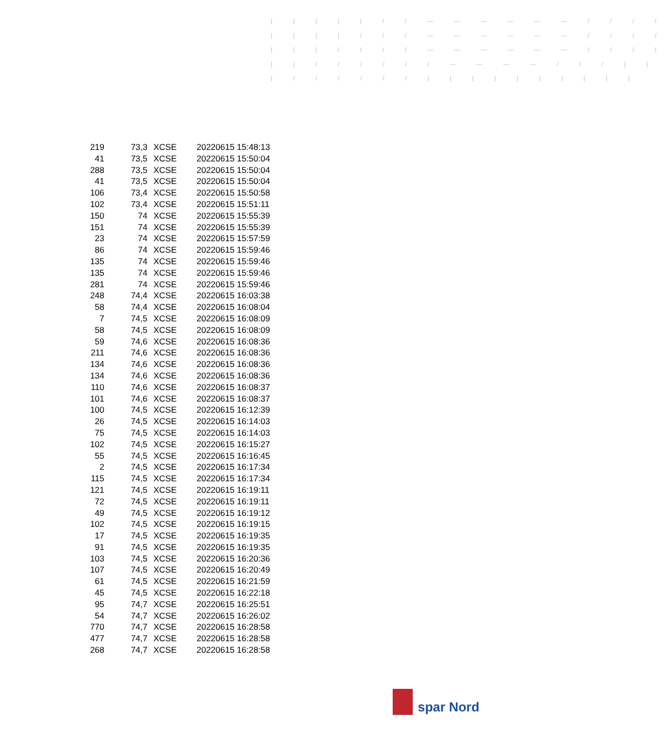| | | | | / / — — — — — — / / / / | | | | / / / — — — — — — / / / / | | | / / / / — — — — — — / / / | | | / / / / / / — — — — / / / | | | / / / / / / | | | | | | | | | |
| 219 | 73,3 | XCSE | 20220615 15:48:13 |
| 41 | 73,5 | XCSE | 20220615 15:50:04 |
| 288 | 73,5 | XCSE | 20220615 15:50:04 |
| 41 | 73,5 | XCSE | 20220615 15:50:04 |
| 106 | 73,4 | XCSE | 20220615 15:50:58 |
| 102 | 73,4 | XCSE | 20220615 15:51:11 |
| 150 | 74 | XCSE | 20220615 15:55:39 |
| 151 | 74 | XCSE | 20220615 15:55:39 |
| 23 | 74 | XCSE | 20220615 15:57:59 |
| 86 | 74 | XCSE | 20220615 15:59:46 |
| 135 | 74 | XCSE | 20220615 15:59:46 |
| 135 | 74 | XCSE | 20220615 15:59:46 |
| 281 | 74 | XCSE | 20220615 15:59:46 |
| 248 | 74,4 | XCSE | 20220615 16:03:38 |
| 58 | 74,4 | XCSE | 20220615 16:08:04 |
| 7 | 74,5 | XCSE | 20220615 16:08:09 |
| 58 | 74,5 | XCSE | 20220615 16:08:09 |
| 59 | 74,6 | XCSE | 20220615 16:08:36 |
| 211 | 74,6 | XCSE | 20220615 16:08:36 |
| 134 | 74,6 | XCSE | 20220615 16:08:36 |
| 134 | 74,6 | XCSE | 20220615 16:08:36 |
| 110 | 74,6 | XCSE | 20220615 16:08:37 |
| 101 | 74,6 | XCSE | 20220615 16:08:37 |
| 100 | 74,5 | XCSE | 20220615 16:12:39 |
| 26 | 74,5 | XCSE | 20220615 16:14:03 |
| 75 | 74,5 | XCSE | 20220615 16:14:03 |
| 102 | 74,5 | XCSE | 20220615 16:15:27 |
| 55 | 74,5 | XCSE | 20220615 16:16:45 |
| 2 | 74,5 | XCSE | 20220615 16:17:34 |
| 115 | 74,5 | XCSE | 20220615 16:17:34 |
| 121 | 74,5 | XCSE | 20220615 16:19:11 |
| 72 | 74,5 | XCSE | 20220615 16:19:11 |
| 49 | 74,5 | XCSE | 20220615 16:19:12 |
| 102 | 74,5 | XCSE | 20220615 16:19:15 |
| 17 | 74,5 | XCSE | 20220615 16:19:35 |
| 91 | 74,5 | XCSE | 20220615 16:19:35 |
| 103 | 74,5 | XCSE | 20220615 16:20:36 |
| 107 | 74,5 | XCSE | 20220615 16:20:49 |
| 61 | 74,5 | XCSE | 20220615 16:21:59 |
| 45 | 74,5 | XCSE | 20220615 16:22:18 |
| 95 | 74,7 | XCSE | 20220615 16:25:51 |
| 54 | 74,7 | XCSE | 20220615 16:26:02 |
| 770 | 74,7 | XCSE | 20220615 16:28:58 |
| 477 | 74,7 | XCSE | 20220615 16:28:58 |
| 268 | 74,7 | XCSE | 20220615 16:28:58 |
spar Nord